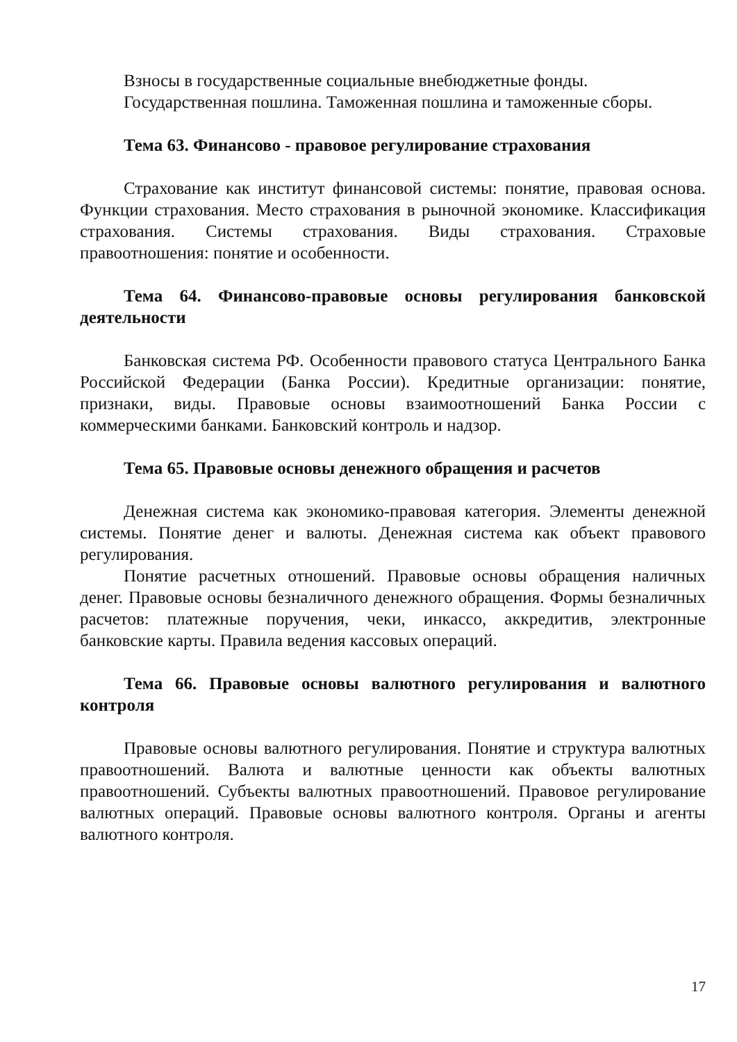Взносы в государственные социальные внебюджетные фонды.
Государственная пошлина. Таможенная пошлина и таможенные сборы.
Тема 63. Финансово - правовое регулирование страхования
Страхование как институт финансовой системы: понятие, правовая основа. Функции страхования. Место страхования в рыночной экономике. Классификация страхования. Системы страхования. Виды страхования. Страховые правоотношения: понятие и особенности.
Тема 64. Финансово-правовые основы регулирования банковской деятельности
Банковская система РФ. Особенности правового статуса Центрального Банка Российской Федерации (Банка России). Кредитные организации: понятие, признаки, виды. Правовые основы взаимоотношений Банка России с коммерческими банками. Банковский контроль и надзор.
Тема 65. Правовые основы денежного обращения и расчетов
Денежная система как экономико-правовая категория. Элементы денежной системы. Понятие денег и валюты. Денежная система как объект правового регулирования.
Понятие расчетных отношений. Правовые основы обращения наличных денег. Правовые основы безналичного денежного обращения. Формы безналичных расчетов: платежные поручения, чеки, инкассо, аккредитив, электронные банковские карты. Правила ведения кассовых операций.
Тема 66. Правовые основы валютного регулирования и валютного контроля
Правовые основы валютного регулирования. Понятие и структура валютных правоотношений. Валюта и валютные ценности как объекты валютных правоотношений. Субъекты валютных правоотношений. Правовое регулирование валютных операций. Правовые основы валютного контроля. Органы и агенты валютного контроля.
17